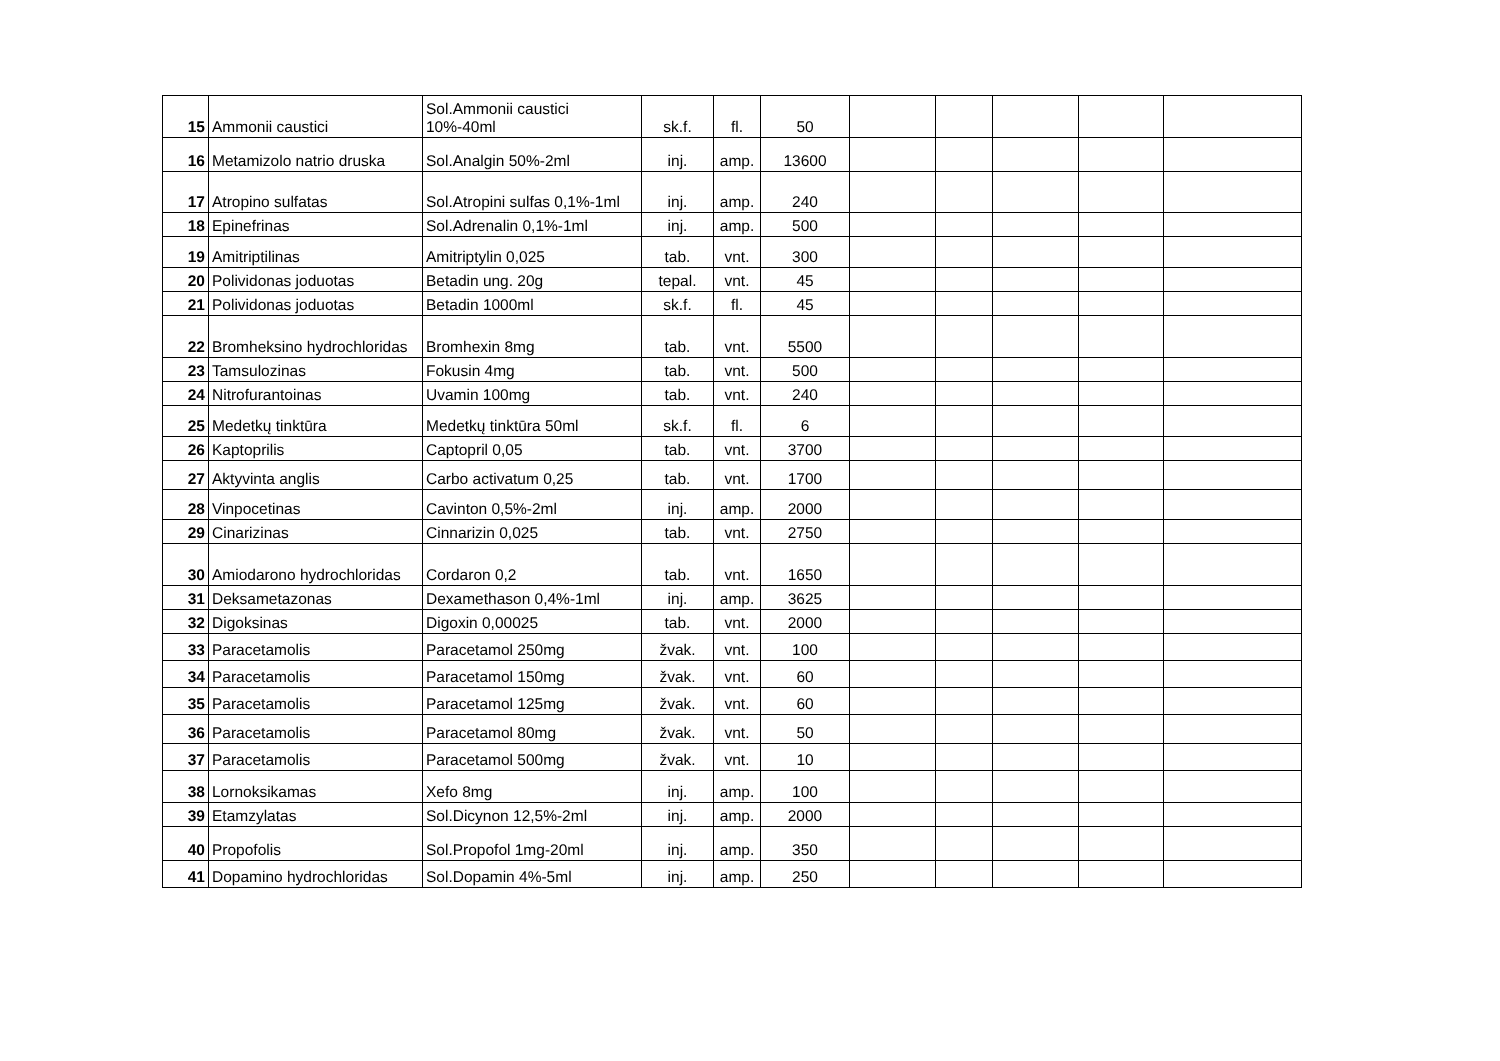| 15 | Ammonii caustici | Sol.Ammonii caustici 10%-40ml | sk.f. | fl. | 50 | | | | | |
| 16 | Metamizolo natrio druska | Sol.Analgin 50%-2ml | inj. | amp. | 13600 | | | | | |
| 17 | Atropino sulfatas | Sol.Atropini sulfas 0,1%-1ml | inj. | amp. | 240 | | | | | |
| 18 | Epinefrinas | Sol.Adrenalin 0,1%-1ml | inj. | amp. | 500 | | | | | |
| 19 | Amitriptilinas | Amitriptylin 0,025 | tab. | vnt. | 300 | | | | | |
| 20 | Polividonas joduotas | Betadin ung. 20g | tepal. | vnt. | 45 | | | | | |
| 21 | Polividonas joduotas | Betadin 1000ml | sk.f. | fl. | 45 | | | | | |
| 22 | Bromheksino hydrochloridas | Bromhexin 8mg | tab. | vnt. | 5500 | | | | | |
| 23 | Tamsulozinas | Fokusin 4mg | tab. | vnt. | 500 | | | | | |
| 24 | Nitrofurantoinas | Uvamin 100mg | tab. | vnt. | 240 | | | | | |
| 25 | Medetkų tinktūra | Medetkų tinktūra 50ml | sk.f. | fl. | 6 | | | | | |
| 26 | Kaptoprilis | Captopril 0,05 | tab. | vnt. | 3700 | | | | | |
| 27 | Aktyvinta anglis | Carbo activatum 0,25 | tab. | vnt. | 1700 | | | | | |
| 28 | Vinpocetinas | Cavinton 0,5%-2ml | inj. | amp. | 2000 | | | | | |
| 29 | Cinarizinas | Cinnarizin 0,025 | tab. | vnt. | 2750 | | | | | |
| 30 | Amiodarono hydrochloridas | Cordaron 0,2 | tab. | vnt. | 1650 | | | | | |
| 31 | Deksametazonas | Dexamethason 0,4%-1ml | inj. | amp. | 3625 | | | | | |
| 32 | Digoksinas | Digoxin 0,00025 | tab. | vnt. | 2000 | | | | | |
| 33 | Paracetamolis | Paracetamol 250mg | žvak. | vnt. | 100 | | | | | |
| 34 | Paracetamolis | Paracetamol 150mg | žvak. | vnt. | 60 | | | | | |
| 35 | Paracetamolis | Paracetamol 125mg | žvak. | vnt. | 60 | | | | | |
| 36 | Paracetamolis | Paracetamol 80mg | žvak. | vnt. | 50 | | | | | |
| 37 | Paracetamolis | Paracetamol 500mg | žvak. | vnt. | 10 | | | | | |
| 38 | Lornoksikamas | Xefo 8mg | inj. | amp. | 100 | | | | | |
| 39 | Etamzylatas | Sol.Dicynon 12,5%-2ml | inj. | amp. | 2000 | | | | | |
| 40 | Propofolis | Sol.Propofol 1mg-20ml | inj. | amp. | 350 | | | | | |
| 41 | Dopamino hydrochloridas | Sol.Dopamin 4%-5ml | inj. | amp. | 250 | | | | | |